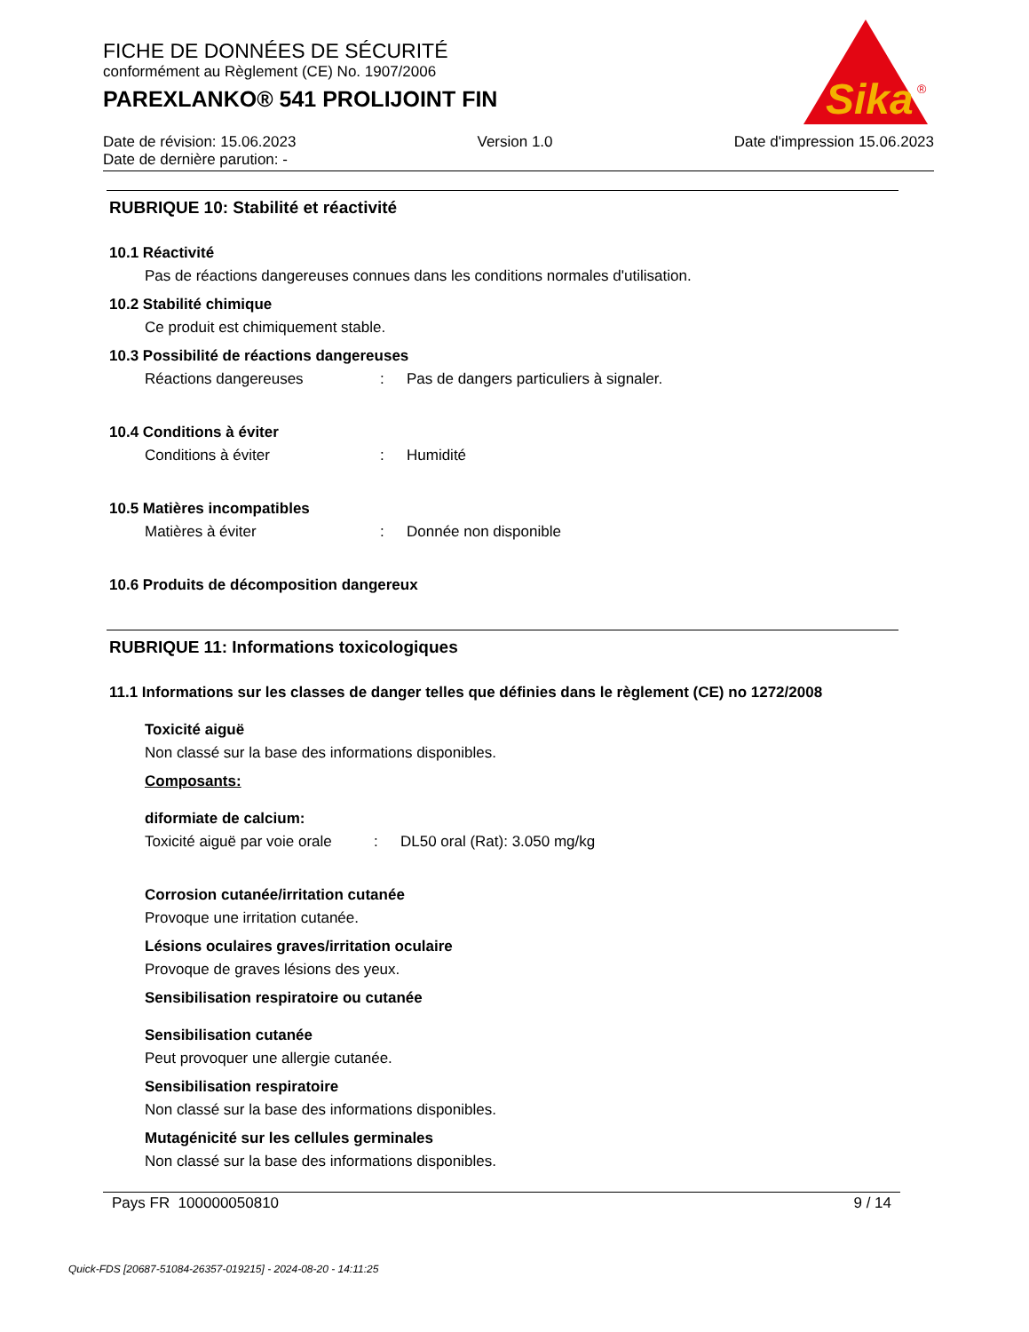FICHE DE DONNÉES DE SÉCURITÉ
conformément au Règlement (CE) No. 1907/2006
PAREXLANKO® 541 PROLIJOINT FIN
Sika
®
Date de révision: 15.06.2023 Version 1.0 Date d'impression 15.06.2023
Date de dernière parution: -
RUBRIQUE 10: Stabilité et réactivité
10.1 Réactivité
Pas de réactions dangereuses connues dans les conditions normales d'utilisation.
10.2 Stabilité chimique
Ce produit est chimiquement stable.
10.3 Possibilité de réactions dangereuses
Réactions dangereuses: Pas de dangers particuliers à signaler.
10.4 Conditions à éviter
Conditions à éviter: Humidité
10.5 Matières incompatibles
Matières à éviter: Donnée non disponible
10.6 Produits de décomposition dangereux
RUBRIQUE 11: Informations toxicologiques
11.1 Informations sur les classes de danger telles que définies dans le règlement (CE) no 1272/2008
Toxicité aiguë
Non classé sur la base des informations disponibles.
Composants:
diformiate de calcium:
Toxicité aiguë par voie orale: DL50 oral (Rat): 3.050 mg/kg
Corrosion cutanée/irritation cutanée
Provoque une irritation cutanée.
Lésions oculaires graves/irritation oculaire
Provoque de graves lésions des yeux.
Sensibilisation respiratoire ou cutanée
Sensibilisation cutanée
Peut provoquer une allergie cutanée.
Sensibilisation respiratoire
Non classé sur la base des informations disponibles.
Mutagénicité sur les cellules germinales
Non classé sur la base des informations disponibles.
Pays FR 100000050810 9 / 14
Quick-FDS [20687-51084-26357-019215] - 2024-08-20 - 14:11:25